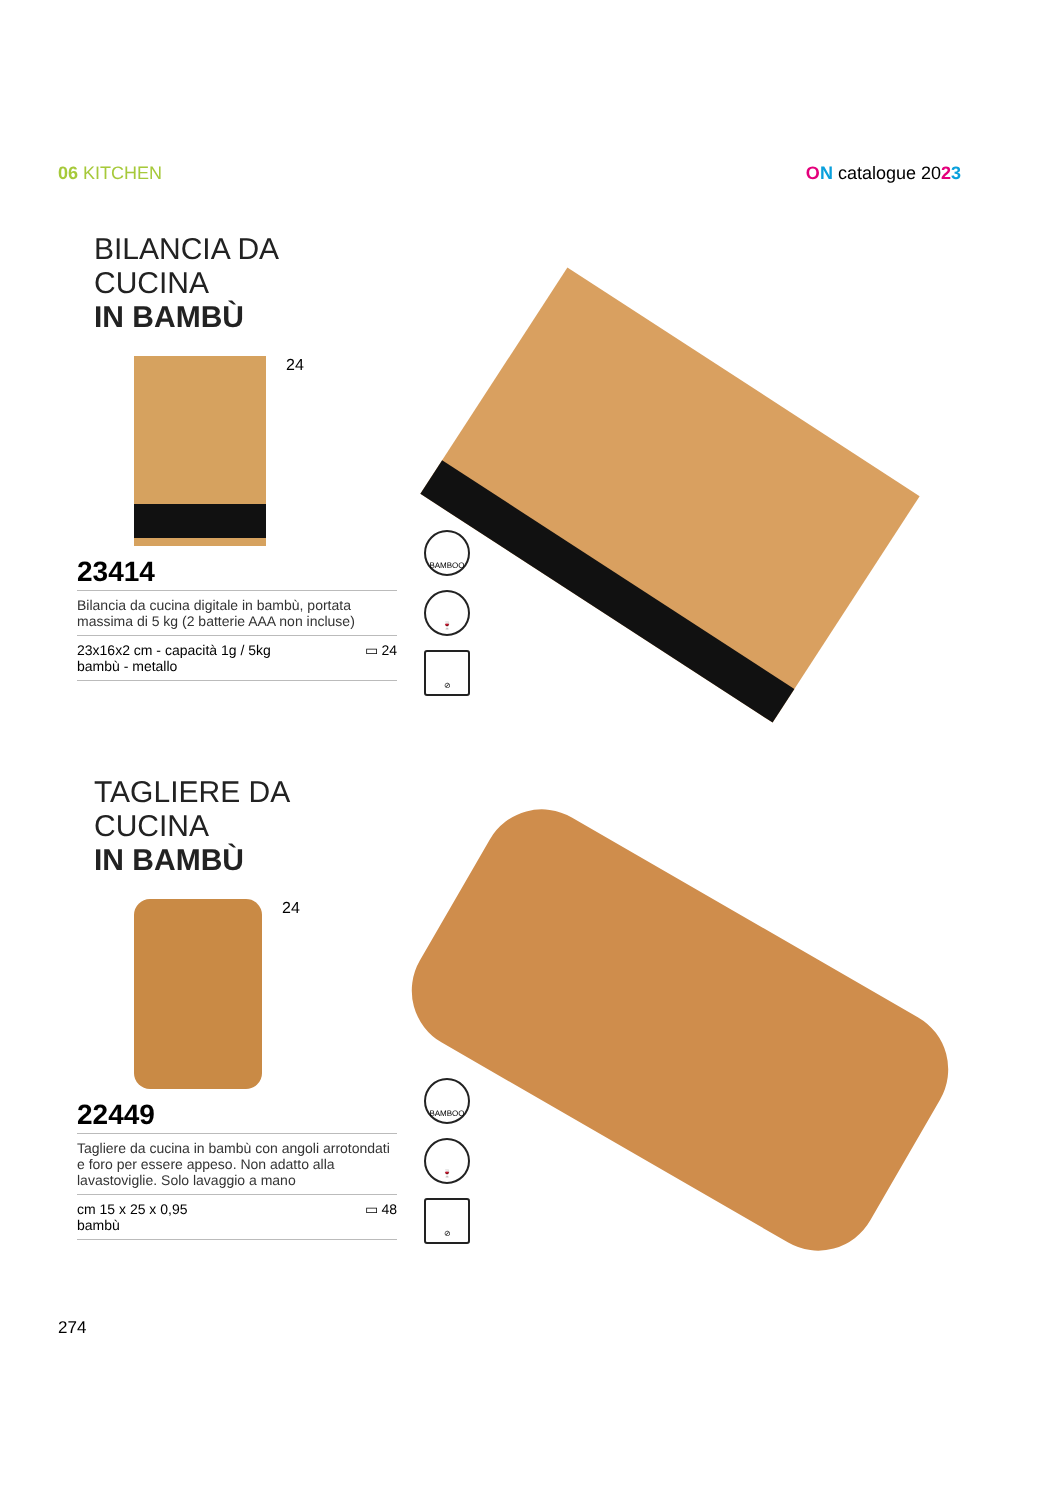06 KITCHEN ON catalogue 2023
BILANCIA DA CUCINA
IN BAMBÙ
24
23414
Bilancia da cucina digitale in bambù, portata massima di 5 kg (2 batterie AAA non incluse)
23x16x2 cm - capacità 1g / 5kg
bambù - metallo
▭ 24
BAMBOO
🍷
⊘
TAGLIERE DA CUCINA
IN BAMBÙ
24
22449
Tagliere da cucina in bambù con angoli arrotondati e foro per essere appeso. Non adatto alla lavastoviglie. Solo lavaggio a mano
cm 15 x 25 x 0,95
bambù
▭ 48
BAMBOO
🍷
⊘
274